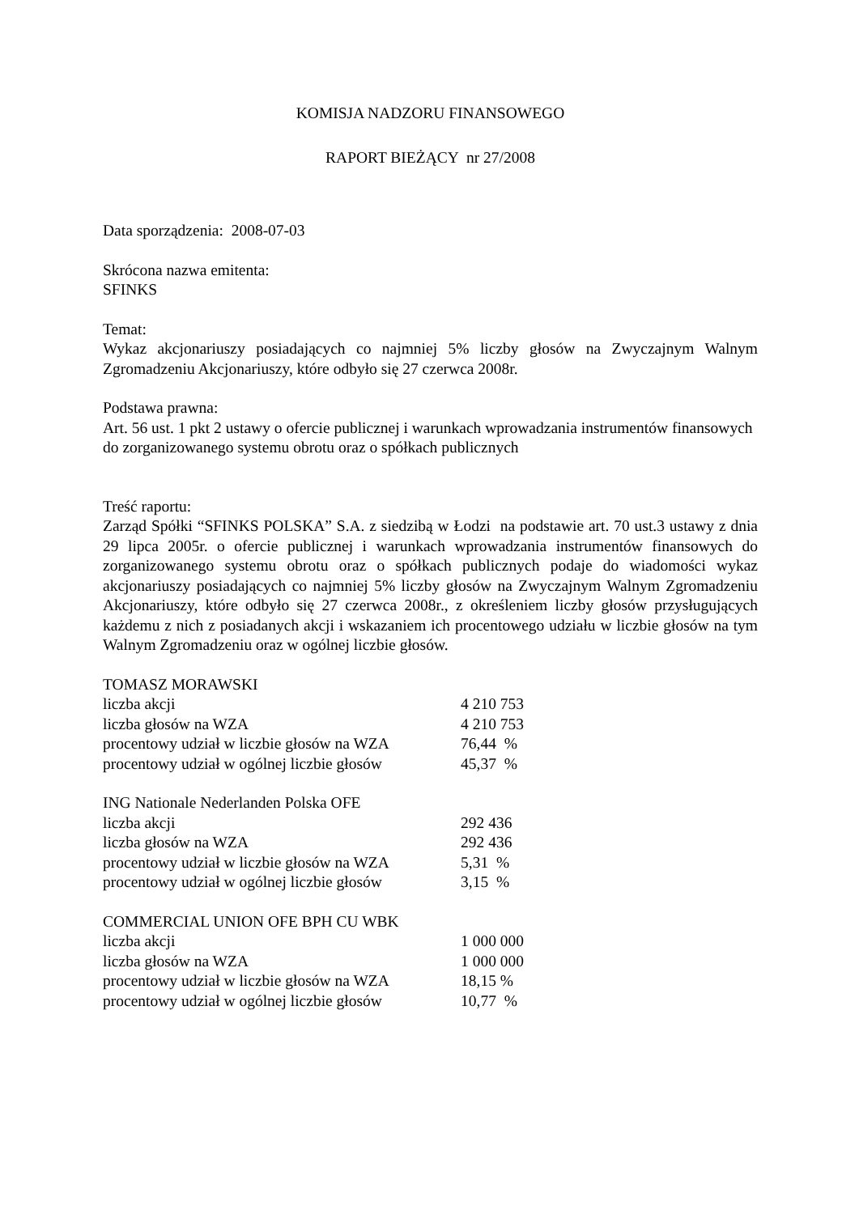KOMISJA NADZORU FINANSOWEGO
RAPORT BIEŻĄCY nr 27/2008
Data sporządzenia: 2008-07-03
Skrócona nazwa emitenta:
SFINKS
Temat:
Wykaz akcjonariuszy posiadających co najmniej 5% liczby głosów na Zwyczajnym Walnym Zgromadzeniu Akcjonariuszy, które odbyło się 27 czerwca 2008r.
Podstawa prawna:
Art. 56 ust. 1 pkt 2 ustawy o ofercie publicznej i warunkach wprowadzania instrumentów finansowych do zorganizowanego systemu obrotu oraz o spółkach publicznych
Treść raportu:
Zarząd Spółki “SFINKS POLSKA” S.A. z siedzibą w Łodzi na podstawie art. 70 ust.3 ustawy z dnia 29 lipca 2005r. o ofercie publicznej i warunkach wprowadzania instrumentów finansowych do zorganizowanego systemu obrotu oraz o spółkach publicznych podaje do wiadomości wykaz akcjonariuszy posiadających co najmniej 5% liczby głosów na Zwyczajnym Walnym Zgromadzeniu Akcjonariuszy, które odbyło się 27 czerwca 2008r., z określeniem liczby głosów przysługujących każdemu z nich z posiadanych akcji i wskazaniem ich procentowego udziału w liczbie głosów na tym Walnym Zgromadzeniu oraz w ogólnej liczbie głosów.
| TOMASZ MORAWSKI | |
| liczba akcji | 4 210 753 |
| liczba głosów na WZA | 4 210 753 |
| procentowy udział w liczbie głosów na WZA | 76,44 % |
| procentowy udział w ogólnej liczbie głosów | 45,37 % |
| ING Nationale Nederlanden Polska OFE | |
| liczba akcji | 292 436 |
| liczba głosów na WZA | 292 436 |
| procentowy udział w liczbie głosów na WZA | 5,31 % |
| procentowy udział w ogólnej liczbie głosów | 3,15 % |
| COMMERCIAL UNION OFE BPH CU WBK | |
| liczba akcji | 1 000 000 |
| liczba głosów na WZA | 1 000 000 |
| procentowy udział w liczbie głosów na WZA | 18,15 % |
| procentowy udział w ogólnej liczbie głosów | 10,77 % |